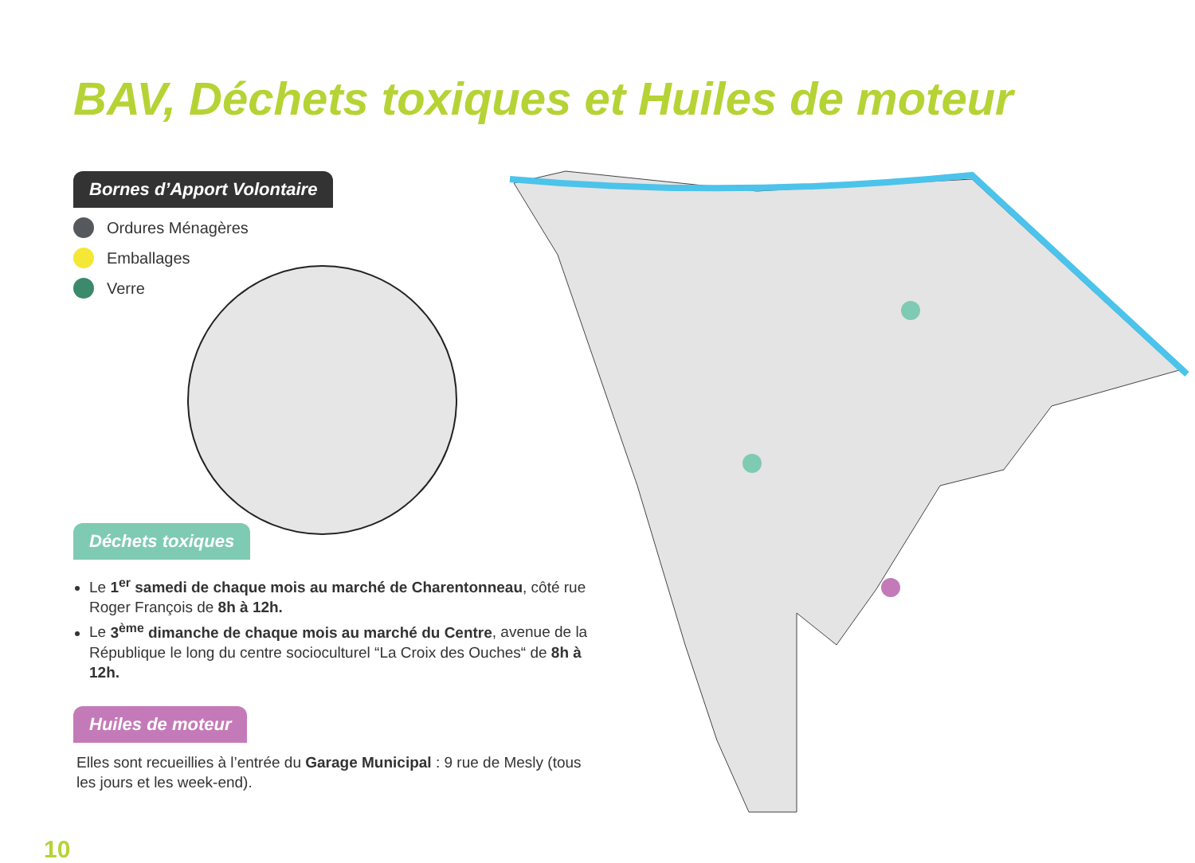BAV, Déchets toxiques et Huiles de moteur
Bornes d’Apport Volontaire
Ordures Ménagères
Emballages
Verre
Déchets toxiques
Le 1<sup>er</sup> samedi de chaque mois au marché de Charentonneau, côté rue Roger François de 8h à 12h.
Le 3<sup>ème</sup> dimanche de chaque mois au marché du Centre, avenue de la République le long du centre socioculturel “La Croix des Ouches“ de 8h à 12h.
Huiles de moteur
Elles sont recueillies à l’entrée du Garage Municipal : 9 rue de Mesly (tous les jours et les week-end).
10